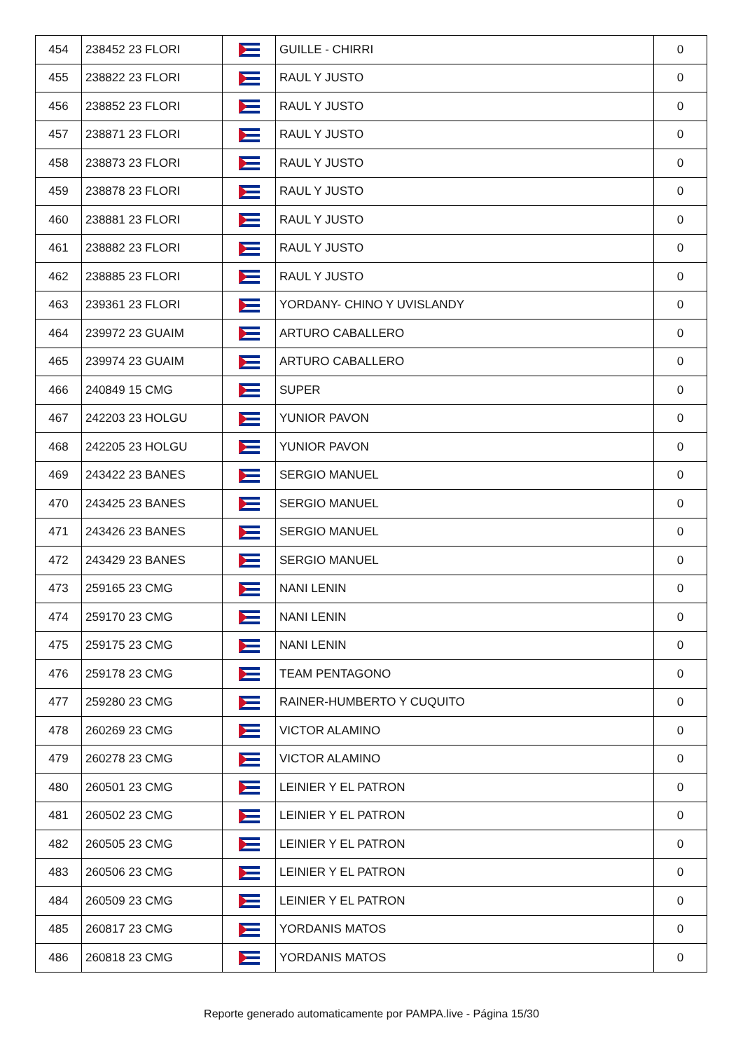| 454 | 238452 23 FLORI | | GUILLE - CHIRRI | 0 |
| 455 | 238822 23 FLORI | | RAUL Y JUSTO | 0 |
| 456 | 238852 23 FLORI | | RAUL Y JUSTO | 0 |
| 457 | 238871 23 FLORI | | RAUL Y JUSTO | 0 |
| 458 | 238873 23 FLORI | | RAUL Y JUSTO | 0 |
| 459 | 238878 23 FLORI | | RAUL Y JUSTO | 0 |
| 460 | 238881 23 FLORI | | RAUL Y JUSTO | 0 |
| 461 | 238882 23 FLORI | | RAUL Y JUSTO | 0 |
| 462 | 238885 23 FLORI | | RAUL Y JUSTO | 0 |
| 463 | 239361 23 FLORI | | YORDANY- CHINO Y UVISLANDY | 0 |
| 464 | 239972 23 GUAIM | | ARTURO CABALLERO | 0 |
| 465 | 239974 23 GUAIM | | ARTURO CABALLERO | 0 |
| 466 | 240849 15 CMG | | SUPER | 0 |
| 467 | 242203 23 HOLGU | | YUNIOR PAVON | 0 |
| 468 | 242205 23 HOLGU | | YUNIOR PAVON | 0 |
| 469 | 243422 23 BANES | | SERGIO MANUEL | 0 |
| 470 | 243425 23 BANES | | SERGIO MANUEL | 0 |
| 471 | 243426 23 BANES | | SERGIO MANUEL | 0 |
| 472 | 243429 23 BANES | | SERGIO MANUEL | 0 |
| 473 | 259165 23 CMG | | NANI LENIN | 0 |
| 474 | 259170 23 CMG | | NANI LENIN | 0 |
| 475 | 259175 23 CMG | | NANI LENIN | 0 |
| 476 | 259178 23 CMG | | TEAM PENTAGONO | 0 |
| 477 | 259280 23 CMG | | RAINER-HUMBERTO Y CUQUITO | 0 |
| 478 | 260269 23 CMG | | VICTOR ALAMINO | 0 |
| 479 | 260278 23 CMG | | VICTOR ALAMINO | 0 |
| 480 | 260501 23 CMG | | LEINIER Y EL PATRON | 0 |
| 481 | 260502 23 CMG | | LEINIER Y EL PATRON | 0 |
| 482 | 260505 23 CMG | | LEINIER Y EL PATRON | 0 |
| 483 | 260506 23 CMG | | LEINIER Y EL PATRON | 0 |
| 484 | 260509 23 CMG | | LEINIER Y EL PATRON | 0 |
| 485 | 260817 23 CMG | | YORDANIS MATOS | 0 |
| 486 | 260818 23 CMG | | YORDANIS MATOS | 0 |
Reporte generado automaticamente por PAMPA.live - Página 15/30